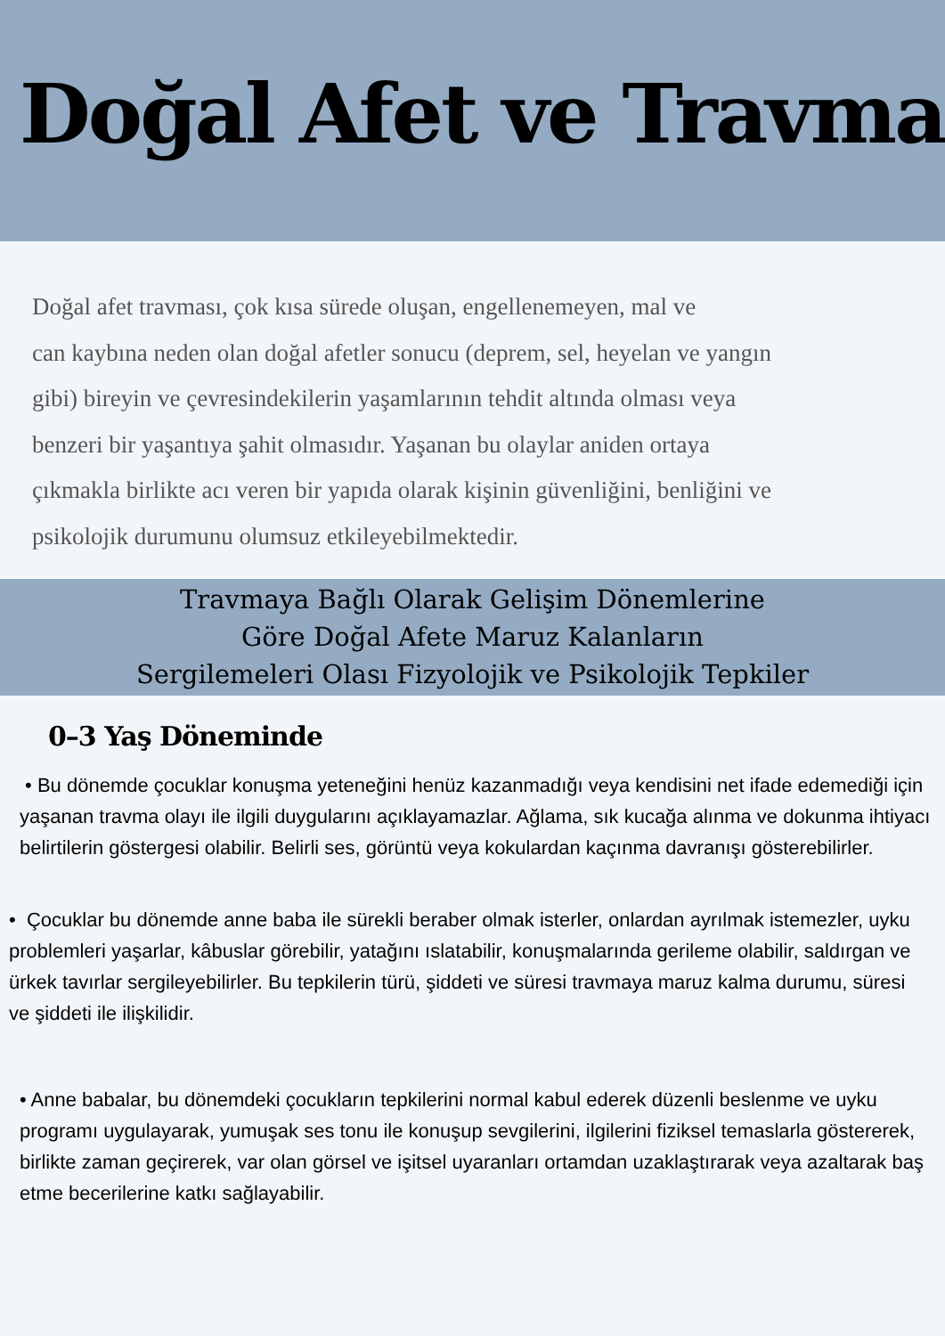Doğal Afet ve Travma
Doğal afet travması, çok kısa sürede oluşan, engellenemeyen, mal ve
can kaybına neden olan doğal afetler sonucu (deprem, sel, heyelan ve yangın
gibi) bireyin ve çevresindekilerin yaşamlarının tehdit altında olması veya
benzeri bir yaşantıya şahit olmasıdır. Yaşanan bu olaylar aniden ortaya
çıkmakla birlikte acı veren bir yapıda olarak kişinin güvenliğini, benliğini ve
psikolojik durumunu olumsuz etkileyebilmektedir.
Travmaya Bağlı Olarak Gelişim Dönemlerine
Göre Doğal Afete Maruz Kalanların
Sergilemeleri Olası Fizyolojik ve Psikolojik Tepkiler
0–3 Yaş Döneminde
• Bu dönemde çocuklar konuşma yeteneğini henüz kazanmadığı veya kendisini net ifade edemediği için yaşanan travma olayı ile ilgili duygularını açıklayamazlar. Ağlama, sık kucağa alınma ve dokunma ihtiyacı belirtilerin göstergesi olabilir. Belirli ses, görüntü veya kokulardan kaçınma davranışı gösterebilirler.
• Çocuklar bu dönemde anne baba ile sürekli beraber olmak isterler, onlardan ayrılmak istemezler, uyku problemleri yaşarlar, kâbuslar görebilir, yatağını ıslatabilir, konuşmalarında gerileme olabilir, saldırgan ve ürkek tavırlar sergileyebilirler. Bu tepkilerin türü, şiddeti ve süresi travmaya maruz kalma durumu, süresi ve şiddeti ile ilişkilidir.
• Anne babalar, bu dönemdeki çocukların tepkilerini normal kabul ederek düzenli beslenme ve uyku programı uygulayarak, yumuşak ses tonu ile konuşup sevgilerini, ilgilerini fiziksel temaslarla göstererek, birlikte zaman geçirerek, var olan görsel ve işitsel uyaranları ortamdan uzaklaştırarak veya azaltarak baş etme becerilerine katkı sağlayabilir.